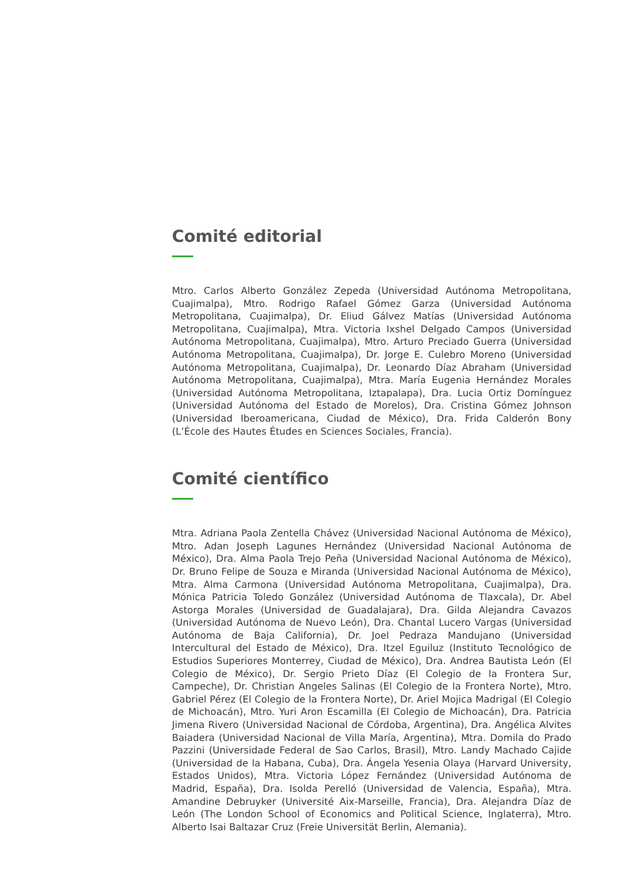Comité editorial
Mtro. Carlos Alberto González Zepeda (Universidad Autónoma Metropolitana, Cuajimalpa), Mtro. Rodrigo Rafael Gómez Garza (Universidad Autónoma Metropolitana, Cuajimalpa), Dr. Eliud Gálvez Matías (Universidad Autónoma Metropolitana, Cuajimalpa), Mtra. Victoria Ixshel Delgado Campos (Universidad Autónoma Metropolitana, Cuajimalpa), Mtro. Arturo Preciado Guerra (Universidad Autónoma Metropolitana, Cuajimalpa), Dr. Jorge E. Culebro Moreno (Universidad Autónoma Metropolitana, Cuajimalpa), Dr. Leonardo Díaz Abraham (Universidad Autónoma Metropolitana, Cuajimalpa), Mtra. María Eugenia Hernández Morales (Universidad Autónoma Metropolitana, Iztapalapa), Dra. Lucia Ortiz Domínguez (Universidad Autónoma del Estado de Morelos), Dra. Cristina Gómez Johnson (Universidad Iberoamericana, Ciudad de México), Dra. Frida Calderón Bony (L’École des Hautes Études en Sciences Sociales, Francia).
Comité científico
Mtra. Adriana Paola Zentella Chávez (Universidad Nacional Autónoma de México), Mtro. Adan Joseph Lagunes Hernández (Universidad Nacional Autónoma de México), Dra. Alma Paola Trejo Peña (Universidad Nacional Autónoma de México), Dr. Bruno Felipe de Souza e Miranda (Universidad Nacional Autónoma de México), Mtra. Alma Carmona (Universidad Autónoma Metropolitana, Cuajimalpa), Dra. Mónica Patricia Toledo González (Universidad Autónoma de Tlaxcala), Dr. Abel Astorga Morales (Universidad de Guadalajara), Dra. Gilda Alejandra Cavazos (Universidad Autónoma de Nuevo León), Dra. Chantal Lucero Vargas (Universidad Autónoma de Baja California), Dr. Joel Pedraza Mandujano (Universidad Intercultural del Estado de México), Dra. Itzel Eguiluz (Instituto Tecnológico de Estudios Superiores Monterrey, Ciudad de México), Dra. Andrea Bautista León (El Colegio de México), Dr. Sergio Prieto Díaz (El Colegio de la Frontera Sur, Campeche), Dr. Christian Angeles Salinas (El Colegio de la Frontera Norte), Mtro. Gabriel Pérez (El Colegio de la Frontera Norte), Dr. Ariel Mojica Madrigal (El Colegio de Michoacán), Mtro. Yuri Aron Escamilla (El Colegio de Michoacán), Dra. Patricia Jimena Rivero (Universidad Nacional de Córdoba, Argentina), Dra. Angélica Alvites Baiadera (Universidad Nacional de Villa María, Argentina), Mtra. Domila do Prado Pazzini (Universidade Federal de Sao Carlos, Brasil), Mtro. Landy Machado Cajide (Universidad de la Habana, Cuba), Dra. Ángela Yesenia Olaya (Harvard University, Estados Unidos), Mtra. Victoria López Fernández (Universidad Autónoma de Madrid, España), Dra. Isolda Perelló (Universidad de Valencia, España), Mtra. Amandine Debruyker (Université Aix-Marseille, Francia), Dra. Alejandra Díaz de León (The London School of Economics and Political Science, Inglaterra), Mtro. Alberto Isai Baltazar Cruz (Freie Universität Berlin, Alemania).